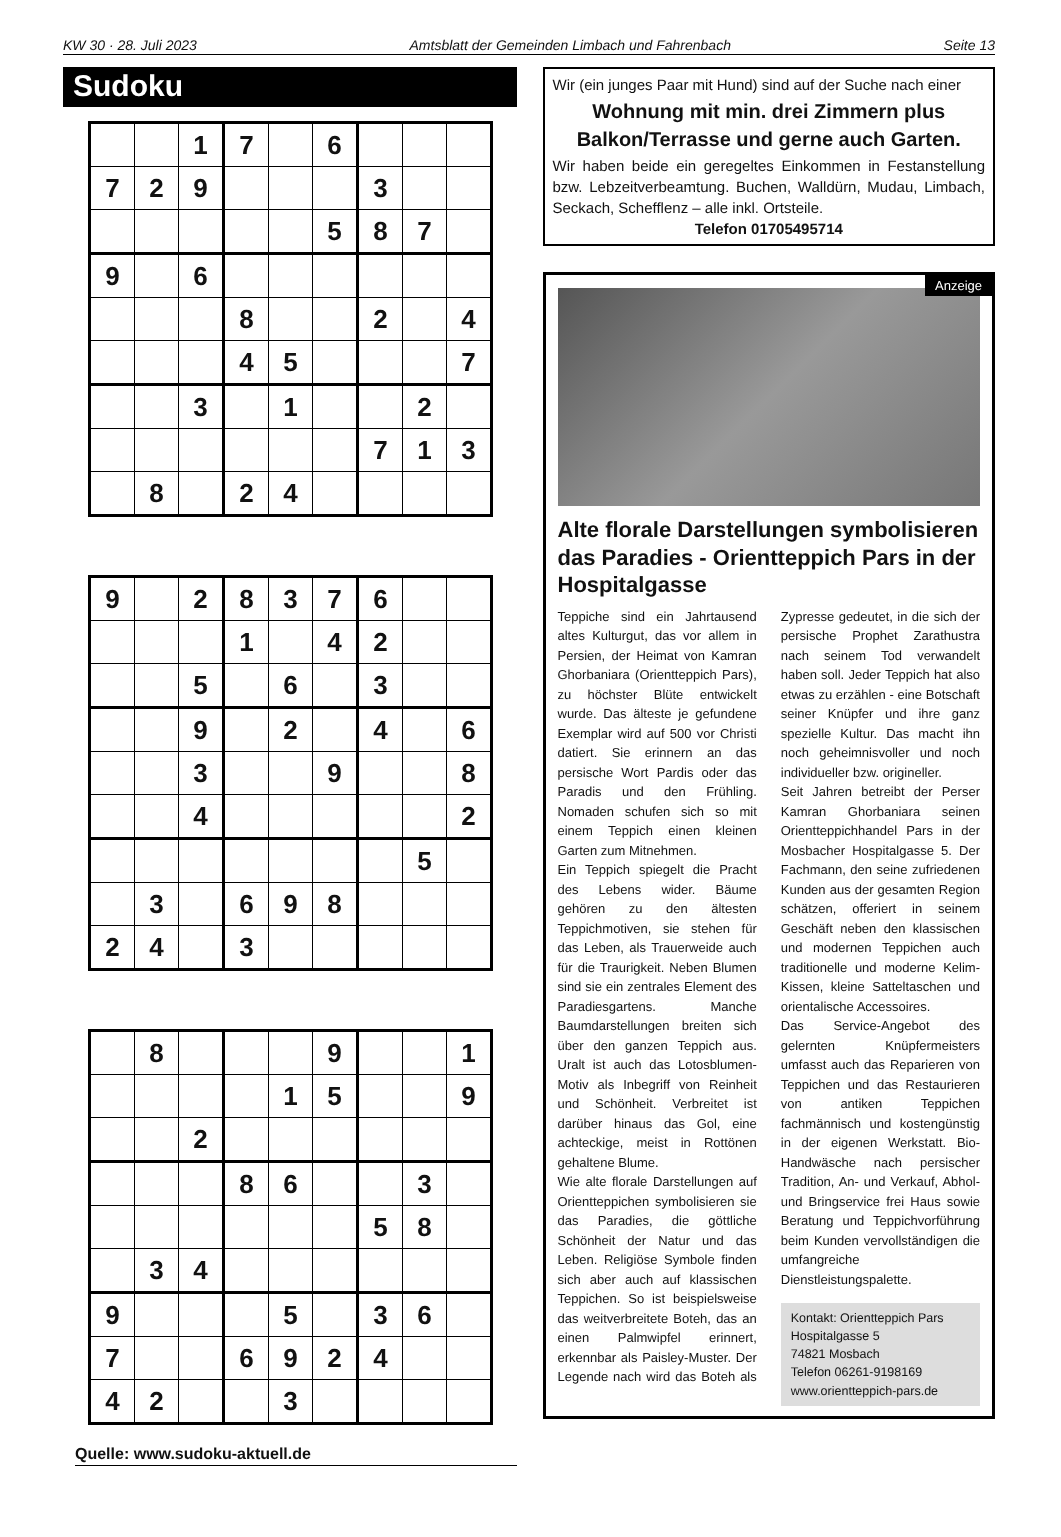KW 30 · 28. Juli 2023 Amtsblatt der Gemeinden Limbach und Fahrenbach Seite 13
Sudoku
| | | 1 | 7 | | 6 | | | |
| 7 | 2 | 9 | | | | 3 | | |
| | | | | | 5 | 8 | 7 | |
| 9 | | 6 | | | | | | |
| | | | 8 | | | 2 | | 4 |
| | | | 4 | 5 | | | | 7 |
| | | 3 | | 1 | | | 2 | |
| | | | | | | 7 | 1 | 3 |
| | 8 | | 2 | 4 | | | | |
| 9 | | 2 | 8 | 3 | 7 | 6 | | |
| | | | 1 | | 4 | 2 | | |
| | | 5 | | 6 | | 3 | | |
| | | 9 | | 2 | | 4 | | 6 |
| | | 3 | | | 9 | | | 8 |
| | | 4 | | | | | | 2 |
| | | | | | | | 5 | |
| | 3 | | 6 | 9 | 8 | | | |
| 2 | 4 | | 3 | | | | | |
| | 8 | | | | 9 | | | 1 |
| | | | | 1 | 5 | | | 9 |
| | | 2 | | | | | | |
| | | | 8 | 6 | | | 3 | |
| | | | | | | 5 | 8 | |
| | 3 | 4 | | | | | | |
| 9 | | | | 5 | | 3 | 6 | |
| 7 | | | 6 | 9 | 2 | 4 | | |
| 4 | 2 | | | 3 | | | | |
Quelle: www.sudoku-aktuell.de
Wir (ein junges Paar mit Hund) sind auf der Suche nach einer
Wohnung mit min. drei Zimmern plus Balkon/Terrasse und gerne auch Garten.
Wir haben beide ein geregeltes Einkommen in Festanstellung bzw. Lebzeitverbeamtung. Buchen, Walldürn, Mudau, Limbach, Seckach, Schefflenz – alle inkl. Ortsteile.
Telefon 01705495714
Anzeige
Alte florale Darstellungen symbolisieren das Paradies - Orientteppich Pars in der Hospitalgasse
Teppiche sind ein Jahrtausend altes Kulturgut, das vor allem in Persien, der Heimat von Kamran Ghorbaniara (Orientteppich Pars), zu höchster Blüte entwickelt wurde. Das älteste je gefundene Exemplar wird auf 500 vor Christi datiert. Sie erinnern an das persische Wort Pardis oder das Paradis und den Frühling. Nomaden schufen sich so mit einem Teppich einen kleinen Garten zum Mitnehmen.
Ein Teppich spiegelt die Pracht des Lebens wider. Bäume gehören zu den ältesten Teppichmotiven, sie stehen für das Leben, als Trauerweide auch für die Traurigkeit. Neben Blumen sind sie ein zentrales Element des Paradiesgartens. Manche Baumdarstellungen breiten sich über den ganzen Teppich aus. Uralt ist auch das Lotosblumen-Motiv als Inbegriff von Reinheit und Schönheit. Verbreitet ist darüber hinaus das Gol, eine achteckige, meist in Rottönen gehaltene Blume.
Wie alte florale Darstellungen auf Orientteppichen symbolisieren sie das Paradies, die göttliche Schönheit der Natur und das Leben. Religiöse Symbole finden sich aber auch auf klassischen Teppichen. So ist beispielsweise das weitverbreitete Boteh, das an einen Palmwipfel erinnert, erkennbar als Paisley-Muster. Der Legende nach wird das Boteh als Zypresse gedeutet, in die sich der persische Prophet Zarathustra nach seinem Tod verwandelt haben soll. Jeder Teppich hat also etwas zu erzählen - eine Botschaft seiner Knüpfer und ihre ganz spezielle Kultur. Das macht ihn noch geheimnisvoller und noch individueller bzw. origineller.
Seit Jahren betreibt der Perser Kamran Ghorbaniara seinen Orientteppichhandel Pars in der Mosbacher Hospitalgasse 5. Der Fachmann, den seine zufriedenen Kunden aus der gesamten Region schätzen, offeriert in seinem Geschäft neben den klassischen und modernen Teppichen auch traditionelle und moderne Kelim-Kissen, kleine Satteltaschen und orientalische Accessoires.
Das Service-Angebot des gelernten Knüpfermeisters umfasst auch das Reparieren von Teppichen und das Restaurieren von antiken Teppichen fachmännisch und kostengünstig in der eigenen Werkstatt. Bio-Handwäsche nach persischer Tradition, An- und Verkauf, Abhol- und Bringservice frei Haus sowie Beratung und Teppichvorführung beim Kunden vervollständigen die umfangreiche Dienstleistungspalette.
Kontakt: Orientteppich Pars
Hospitalgasse 5
74821 Mosbach
Telefon 06261-9198169
www.orientteppich-pars.de